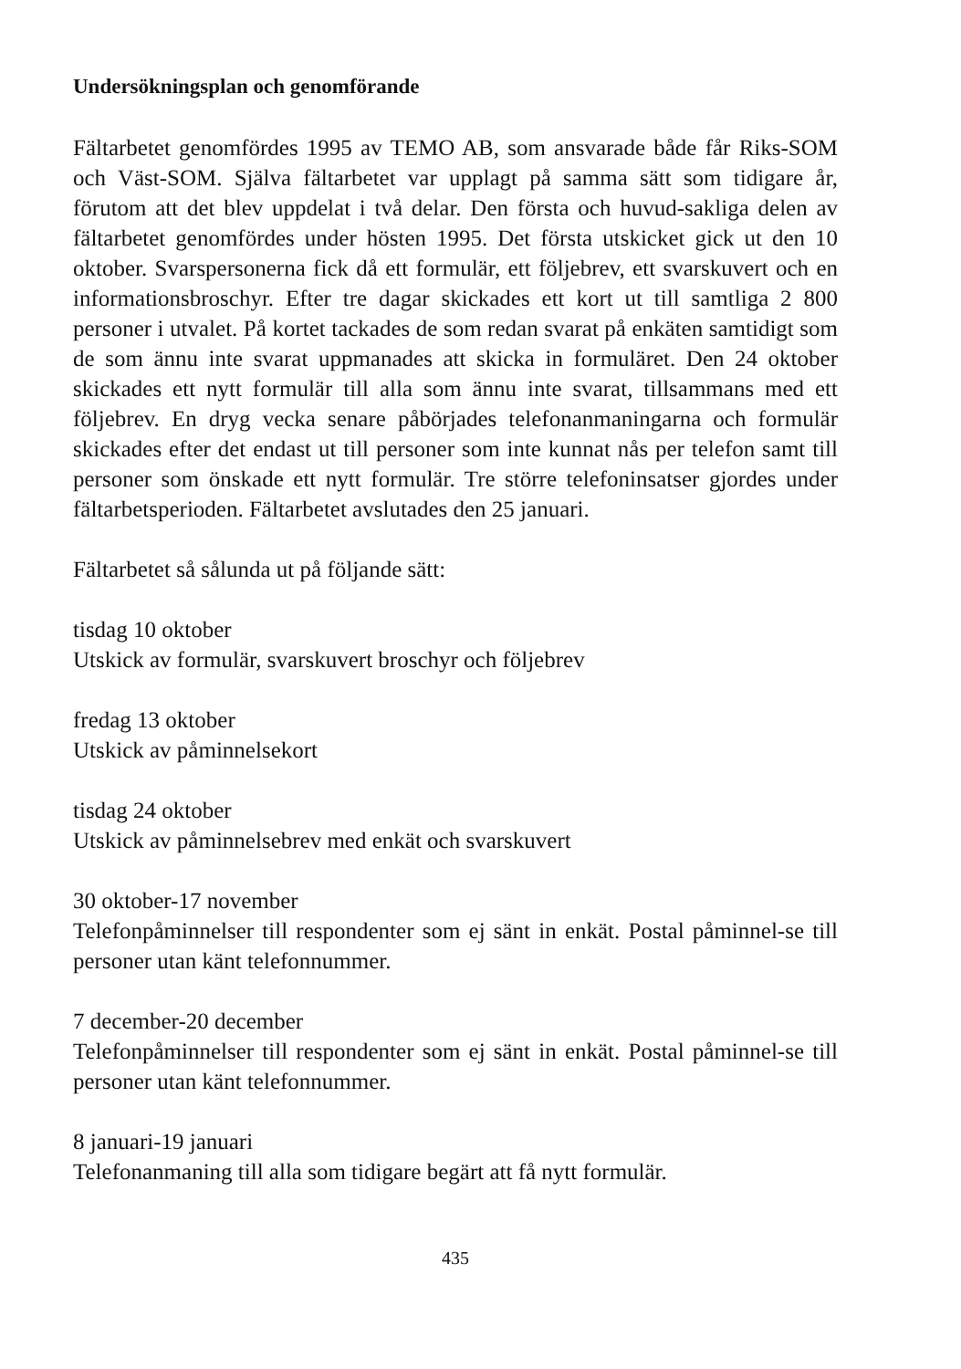Undersökningsplan och genomförande
Fältarbetet genomfördes 1995 av TEMO AB, som ansvarade både får Riks-SOM och Väst-SOM. Själva fältarbetet var upplagt på samma sätt som tidigare år, förutom att det blev uppdelat i två delar. Den första och huvud-sakliga delen av fältarbetet genomfördes under hösten 1995. Det första utskicket gick ut den 10 oktober. Svarspersonerna fick då ett formulär, ett följebrev, ett svarskuvert och en informationsbroschyr. Efter tre dagar skickades ett kort ut till samtliga 2 800 personer i utvalet. På kortet tackades de som redan svarat på enkäten samtidigt som de som ännu inte svarat uppmanades att skicka in formuläret. Den 24 oktober skickades ett nytt formulär till alla som ännu inte svarat, tillsammans med ett följebrev. En dryg vecka senare påbörjades telefonanmaningarna och formulär skickades efter det endast ut till personer som inte kunnat nås per telefon samt till personer som önskade ett nytt formulär. Tre större telefoninsatser gjordes under fältarbetsperioden. Fältarbetet avslutades den 25 januari.
Fältarbetet så sålunda ut på följande sätt:
tisdag 10 oktober
Utskick av formulär, svarskuvert broschyr och följebrev
fredag 13 oktober
Utskick av påminnelsekort
tisdag 24 oktober
Utskick av påminnelsebrev med enkät och svarskuvert
30 oktober-17 november
Telefonpåminnelser till respondenter som ej sänt in enkät. Postal påminnel-se till personer utan känt telefonnummer.
7 december-20 december
Telefonpåminnelser till respondenter som ej sänt in enkät. Postal påminnel-se till personer utan känt telefonnummer.
8 januari-19 januari
Telefonanmaning till alla som tidigare begärt att få nytt formulär.
435